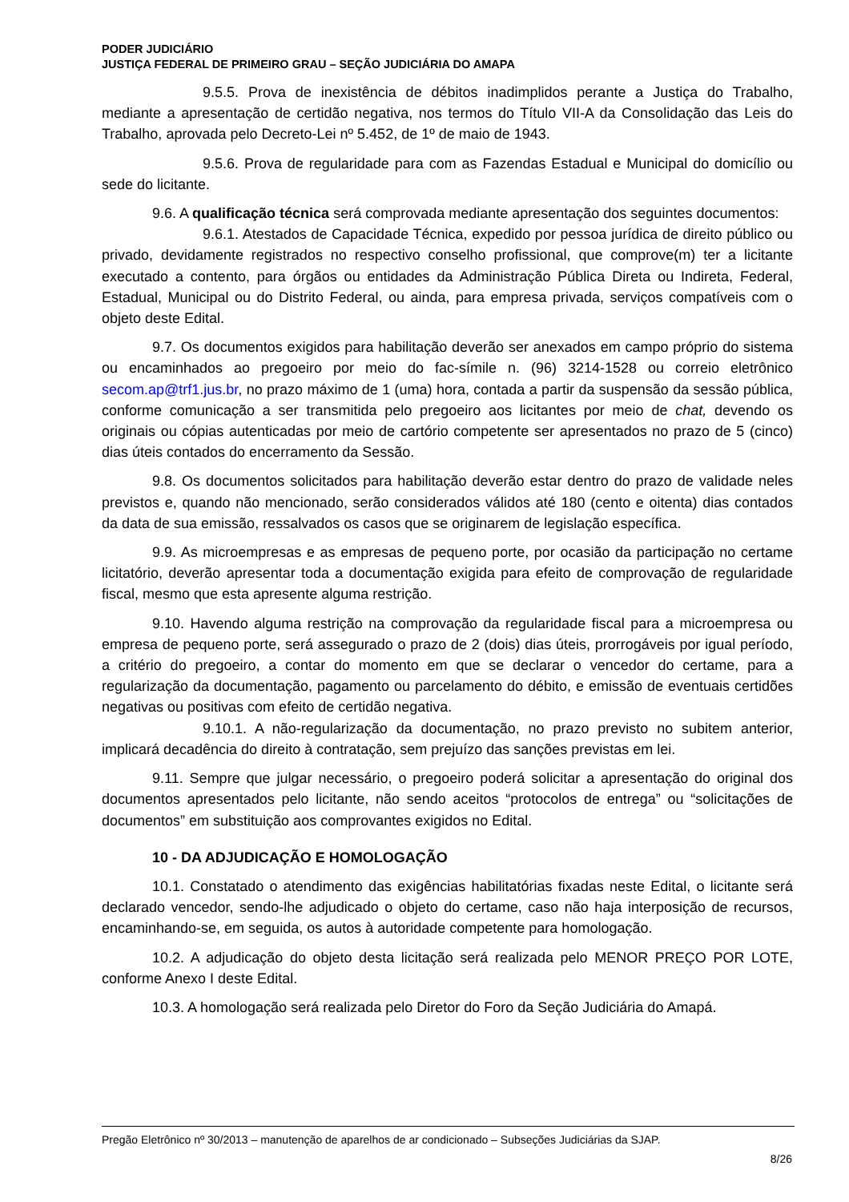PODER JUDICIÁRIO
JUSTIÇA FEDERAL DE PRIMEIRO GRAU – SEÇÃO JUDICIÁRIA DO AMAPA
9.5.5. Prova de inexistência de débitos inadimplidos perante a Justiça do Trabalho, mediante a apresentação de certidão negativa, nos termos do Título VII-A da Consolidação das Leis do Trabalho, aprovada pelo Decreto-Lei nº 5.452, de 1º de maio de 1943.
9.5.6. Prova de regularidade para com as Fazendas Estadual e Municipal do domicílio ou sede do licitante.
9.6. A qualificação técnica será comprovada mediante apresentação dos seguintes documentos:
9.6.1. Atestados de Capacidade Técnica, expedido por pessoa jurídica de direito público ou privado, devidamente registrados no respectivo conselho profissional, que comprove(m) ter a licitante executado a contento, para órgãos ou entidades da Administração Pública Direta ou Indireta, Federal, Estadual, Municipal ou do Distrito Federal, ou ainda, para empresa privada, serviços compatíveis com o objeto deste Edital.
9.7. Os documentos exigidos para habilitação deverão ser anexados em campo próprio do sistema ou encaminhados ao pregoeiro por meio do fac-símile n. (96) 3214-1528 ou correio eletrônico secom.ap@trf1.jus.br, no prazo máximo de 1 (uma) hora, contada a partir da suspensão da sessão pública, conforme comunicação a ser transmitida pelo pregoeiro aos licitantes por meio de chat, devendo os originais ou cópias autenticadas por meio de cartório competente ser apresentados no prazo de 5 (cinco) dias úteis contados do encerramento da Sessão.
9.8. Os documentos solicitados para habilitação deverão estar dentro do prazo de validade neles previstos e, quando não mencionado, serão considerados válidos até 180 (cento e oitenta) dias contados da data de sua emissão, ressalvados os casos que se originarem de legislação específica.
9.9. As microempresas e as empresas de pequeno porte, por ocasião da participação no certame licitatório, deverão apresentar toda a documentação exigida para efeito de comprovação de regularidade fiscal, mesmo que esta apresente alguma restrição.
9.10. Havendo alguma restrição na comprovação da regularidade fiscal para a microempresa ou empresa de pequeno porte, será assegurado o prazo de 2 (dois) dias úteis, prorrogáveis por igual período, a critério do pregoeiro, a contar do momento em que se declarar o vencedor do certame, para a regularização da documentação, pagamento ou parcelamento do débito, e emissão de eventuais certidões negativas ou positivas com efeito de certidão negativa.
9.10.1. A não-regularização da documentação, no prazo previsto no subitem anterior, implicará decadência do direito à contratação, sem prejuízo das sanções previstas em lei.
9.11. Sempre que julgar necessário, o pregoeiro poderá solicitar a apresentação do original dos documentos apresentados pelo licitante, não sendo aceitos “protocolos de entrega” ou “solicitações de documentos” em substituição aos comprovantes exigidos no Edital.
10 - DA ADJUDICAÇÃO E HOMOLOGAÇÃO
10.1. Constatado o atendimento das exigências habilitatórias fixadas neste Edital, o licitante será declarado vencedor, sendo-lhe adjudicado o objeto do certame, caso não haja interposição de recursos, encaminhando-se, em seguida, os autos à autoridade competente para homologação.
10.2. A adjudicação do objeto desta licitação será realizada pelo MENOR PREÇO POR LOTE, conforme Anexo I deste Edital.
10.3. A homologação será realizada pelo Diretor do Foro da Seção Judiciária do Amapá.
Pregão Eletrônico nº 30/2013 – manutenção de aparelhos de ar condicionado – Subseções Judiciárias da SJAP.
8/26